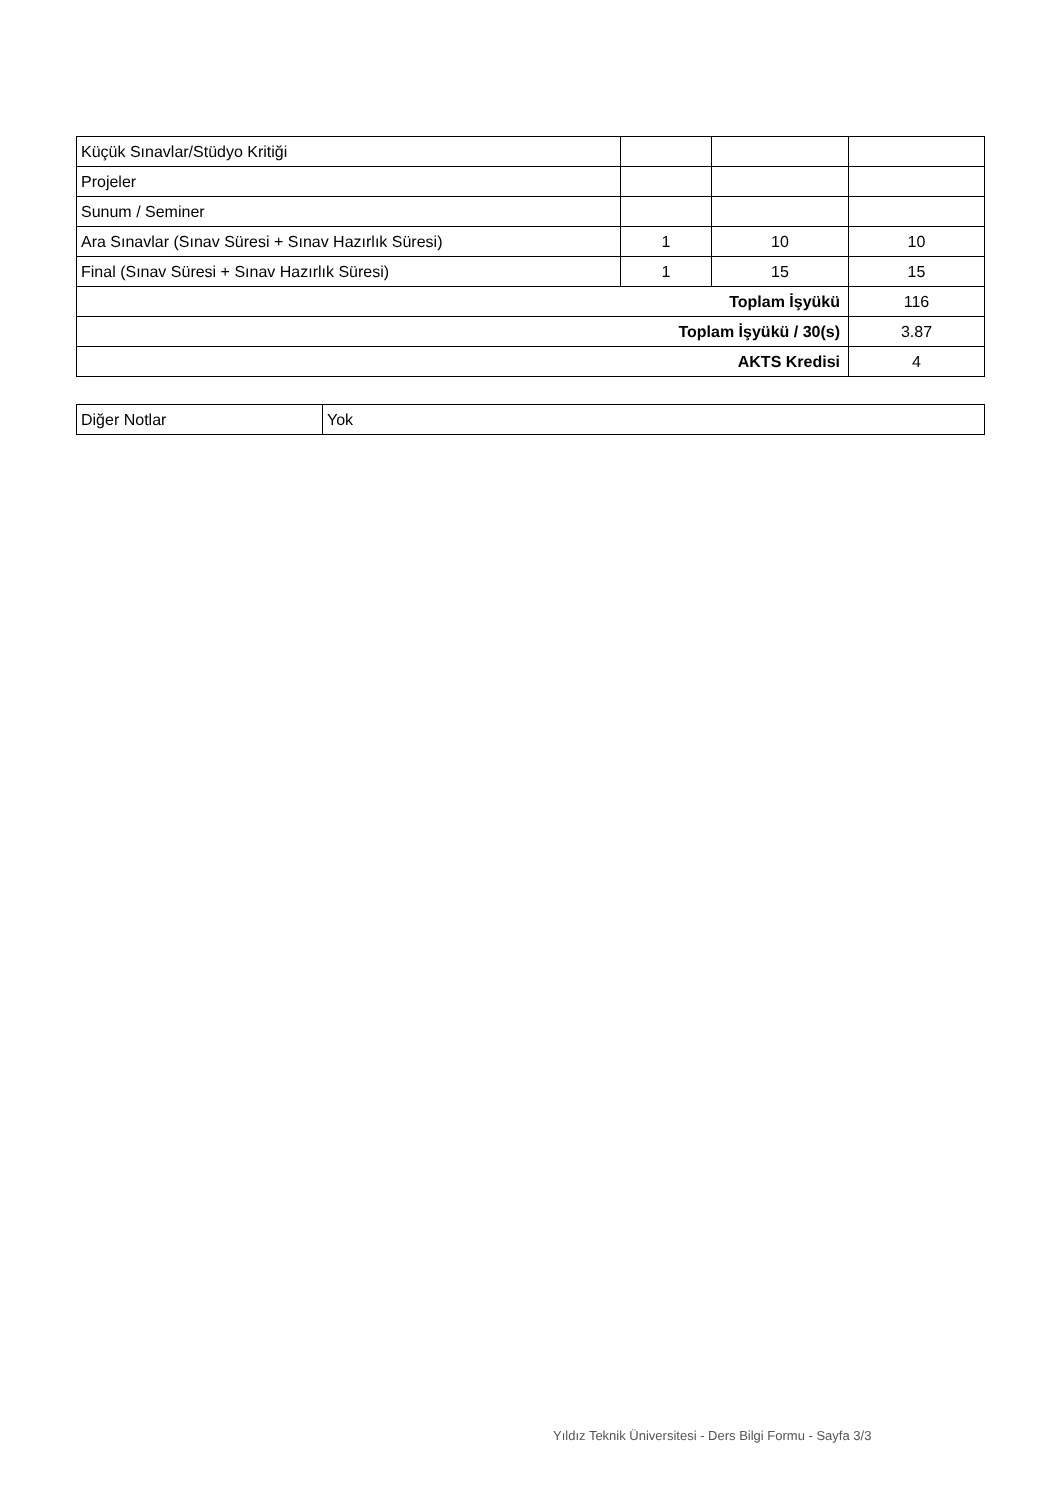| Küçük Sınavlar/Stüdyo Kritiği | | | |
| Projeler | | | |
| Sunum / Seminer | | | |
| Ara Sınavlar (Sınav Süresi + Sınav Hazırlık Süresi) | 1 | 10 | 10 |
| Final (Sınav Süresi + Sınav Hazırlık Süresi) | 1 | 15 | 15 |
| Toplam İşyükü | | | 116 |
| Toplam İşyükü / 30(s) | | | 3.87 |
| AKTS Kredisi | | | 4 |
| Diğer Notlar | Yok |
Yıldız Teknik Üniversitesi - Ders Bilgi Formu - Sayfa 3/3